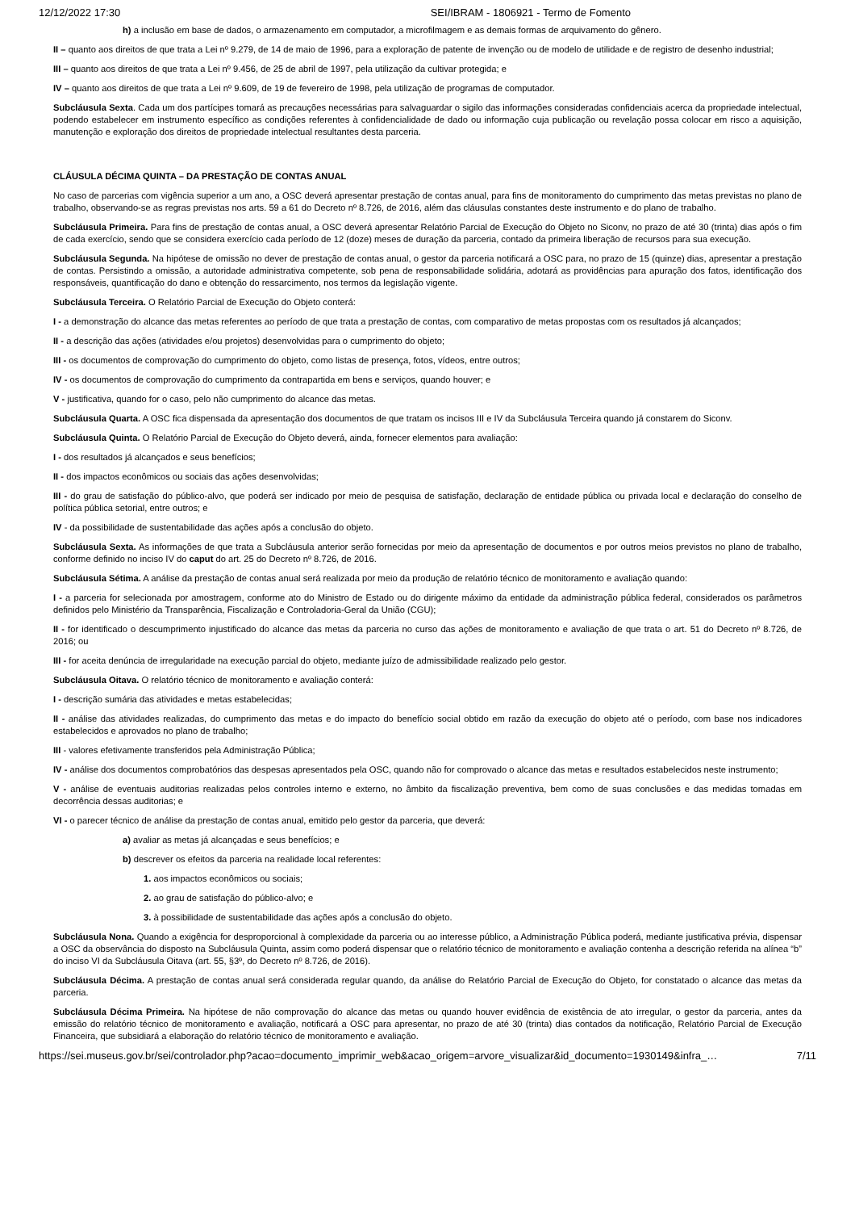12/12/2022 17:30 SEI/IBRAM - 1806921 - Termo de Fomento
h) a inclusão em base de dados, o armazenamento em computador, a microfilmagem e as demais formas de arquivamento do gênero.
II – quanto aos direitos de que trata a Lei nº 9.279, de 14 de maio de 1996, para a exploração de patente de invenção ou de modelo de utilidade e de registro de desenho industrial;
III – quanto aos direitos de que trata a Lei nº 9.456, de 25 de abril de 1997, pela utilização da cultivar protegida; e
IV – quanto aos direitos de que trata a Lei nº 9.609, de 19 de fevereiro de 1998, pela utilização de programas de computador.
Subcláusula Sexta. Cada um dos partícipes tomará as precauções necessárias para salvaguardar o sigilo das informações consideradas confidenciais acerca da propriedade intelectual, podendo estabelecer em instrumento específico as condições referentes à confidencialidade de dado ou informação cuja publicação ou revelação possa colocar em risco a aquisição, manutenção e exploração dos direitos de propriedade intelectual resultantes desta parceria.
CLÁUSULA DÉCIMA QUINTA – DA PRESTAÇÃO DE CONTAS ANUAL
No caso de parcerias com vigência superior a um ano, a OSC deverá apresentar prestação de contas anual, para fins de monitoramento do cumprimento das metas previstas no plano de trabalho, observando-se as regras previstas nos arts. 59 a 61 do Decreto nº 8.726, de 2016, além das cláusulas constantes deste instrumento e do plano de trabalho.
Subcláusula Primeira. Para fins de prestação de contas anual, a OSC deverá apresentar Relatório Parcial de Execução do Objeto no Siconv, no prazo de até 30 (trinta) dias após o fim de cada exercício, sendo que se considera exercício cada período de 12 (doze) meses de duração da parceria, contado da primeira liberação de recursos para sua execução.
Subcláusula Segunda. Na hipótese de omissão no dever de prestação de contas anual, o gestor da parceria notificará a OSC para, no prazo de 15 (quinze) dias, apresentar a prestação de contas. Persistindo a omissão, a autoridade administrativa competente, sob pena de responsabilidade solidária, adotará as providências para apuração dos fatos, identificação dos responsáveis, quantificação do dano e obtenção do ressarcimento, nos termos da legislação vigente.
Subcláusula Terceira. O Relatório Parcial de Execução do Objeto conterá:
I - a demonstração do alcance das metas referentes ao período de que trata a prestação de contas, com comparativo de metas propostas com os resultados já alcançados;
II - a descrição das ações (atividades e/ou projetos) desenvolvidas para o cumprimento do objeto;
III - os documentos de comprovação do cumprimento do objeto, como listas de presença, fotos, vídeos, entre outros;
IV - os documentos de comprovação do cumprimento da contrapartida em bens e serviços, quando houver; e
V - justificativa, quando for o caso, pelo não cumprimento do alcance das metas.
Subcláusula Quarta. A OSC fica dispensada da apresentação dos documentos de que tratam os incisos III e IV da Subcláusula Terceira quando já constarem do Siconv.
Subcláusula Quinta. O Relatório Parcial de Execução do Objeto deverá, ainda, fornecer elementos para avaliação:
I - dos resultados já alcançados e seus benefícios;
II - dos impactos econômicos ou sociais das ações desenvolvidas;
III - do grau de satisfação do público-alvo, que poderá ser indicado por meio de pesquisa de satisfação, declaração de entidade pública ou privada local e declaração do conselho de política pública setorial, entre outros; e
IV - da possibilidade de sustentabilidade das ações após a conclusão do objeto.
Subcláusula Sexta. As informações de que trata a Subcláusula anterior serão fornecidas por meio da apresentação de documentos e por outros meios previstos no plano de trabalho, conforme definido no inciso IV do caput do art. 25 do Decreto nº 8.726, de 2016.
Subcláusula Sétima. A análise da prestação de contas anual será realizada por meio da produção de relatório técnico de monitoramento e avaliação quando:
I - a parceria for selecionada por amostragem, conforme ato do Ministro de Estado ou do dirigente máximo da entidade da administração pública federal, considerados os parâmetros definidos pelo Ministério da Transparência, Fiscalização e Controladoria-Geral da União (CGU);
II - for identificado o descumprimento injustificado do alcance das metas da parceria no curso das ações de monitoramento e avaliação de que trata o art. 51 do Decreto nº 8.726, de 2016; ou
III - for aceita denúncia de irregularidade na execução parcial do objeto, mediante juízo de admissibilidade realizado pelo gestor.
Subcláusula Oitava. O relatório técnico de monitoramento e avaliação conterá:
I - descrição sumária das atividades e metas estabelecidas;
II - análise das atividades realizadas, do cumprimento das metas e do impacto do benefício social obtido em razão da execução do objeto até o período, com base nos indicadores estabelecidos e aprovados no plano de trabalho;
III - valores efetivamente transferidos pela Administração Pública;
IV - análise dos documentos comprobatórios das despesas apresentados pela OSC, quando não for comprovado o alcance das metas e resultados estabelecidos neste instrumento;
V - análise de eventuais auditorias realizadas pelos controles interno e externo, no âmbito da fiscalização preventiva, bem como de suas conclusões e das medidas tomadas em decorrência dessas auditorias; e
VI - o parecer técnico de análise da prestação de contas anual, emitido pelo gestor da parceria, que deverá:
a) avaliar as metas já alcançadas e seus benefícios; e
b) descrever os efeitos da parceria na realidade local referentes:
1. aos impactos econômicos ou sociais;
2. ao grau de satisfação do público-alvo; e
3. à possibilidade de sustentabilidade das ações após a conclusão do objeto.
Subcláusula Nona. Quando a exigência for desproporcional à complexidade da parceria ou ao interesse público, a Administração Pública poderá, mediante justificativa prévia, dispensar a OSC da observância do disposto na Subcláusula Quinta, assim como poderá dispensar que o relatório técnico de monitoramento e avaliação contenha a descrição referida na alínea “b” do inciso VI da Subcláusula Oitava (art. 55, §3º, do Decreto nº 8.726, de 2016).
Subcláusula Décima. A prestação de contas anual será considerada regular quando, da análise do Relatório Parcial de Execução do Objeto, for constatado o alcance das metas da parceria.
Subcláusula Décima Primeira. Na hipótese de não comprovação do alcance das metas ou quando houver evidência de existência de ato irregular, o gestor da parceria, antes da emissão do relatório técnico de monitoramento e avaliação, notificará a OSC para apresentar, no prazo de até 30 (trinta) dias contados da notificação, Relatório Parcial de Execução Financeira, que subsidiará a elaboração do relatório técnico de monitoramento e avaliação.
https://sei.museus.gov.br/sei/controlador.php?acao=documento_imprimir_web&acao_origem=arvore_visualizar&id_documento=1930149&infra_… 7/11